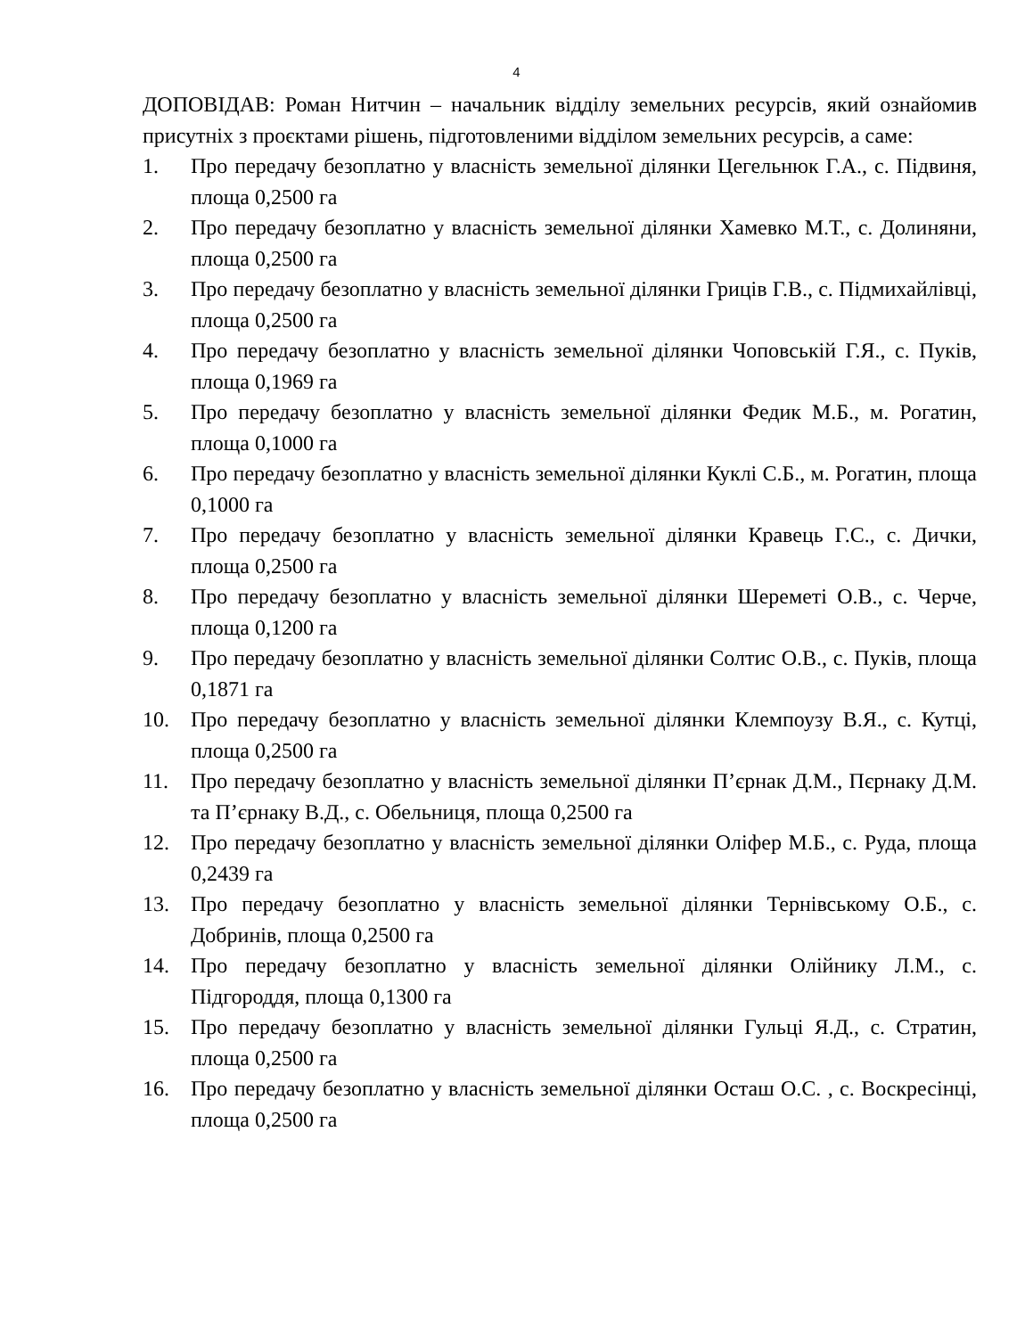4
ДОПОВІДАВ: Роман Нитчин – начальник відділу земельних ресурсів, який ознайомив присутніх з проєктами рішень, підготовленими відділом земельних ресурсів, а саме:
1. Про передачу безоплатно у власність земельної ділянки Цегельнюк Г.А., с. Підвиня, площа 0,2500 га
2. Про передачу безоплатно у власність земельної ділянки Хамевко М.Т., с. Долиняни, площа 0,2500 га
3. Про передачу безоплатно у власність земельної ділянки Гриців Г.В., с. Підмихайлівці, площа 0,2500 га
4. Про передачу безоплатно у власність земельної ділянки Чоповській Г.Я., с. Пуків, площа 0,1969 га
5. Про передачу безоплатно у власність земельної ділянки Федик М.Б., м. Рогатин, площа 0,1000 га
6. Про передачу безоплатно у власність земельної ділянки Куклі С.Б., м. Рогатин, площа 0,1000 га
7. Про передачу безоплатно у власність земельної ділянки Кравець Г.С., с. Дички, площа 0,2500 га
8. Про передачу безоплатно у власність земельної ділянки Шереметі О.В., с. Черче, площа 0,1200 га
9. Про передачу безоплатно у власність земельної ділянки Солтис О.В., с. Пуків, площа 0,1871 га
10. Про передачу безоплатно у власність земельної ділянки Клемпоузу В.Я., с. Кутці, площа 0,2500 га
11. Про передачу безоплатно у власність земельної ділянки П’єрнак Д.М., Пєрнаку Д.М. та П’єрнаку В.Д., с. Обельниця, площа 0,2500 га
12. Про передачу безоплатно у власність земельної ділянки Оліфер М.Б., с. Руда, площа 0,2439 га
13. Про передачу безоплатно у власність земельної ділянки Тернівському О.Б., с. Добринів, площа 0,2500 га
14. Про передачу безоплатно у власність земельної ділянки Олійнику Л.М., с. Підгороддя, площа 0,1300 га
15. Про передачу безоплатно у власність земельної ділянки Гульці Я.Д., с. Стратин, площа 0,2500 га
16. Про передачу безоплатно у власність земельної ділянки Осташ О.С. , с. Воскресінці, площа 0,2500 га